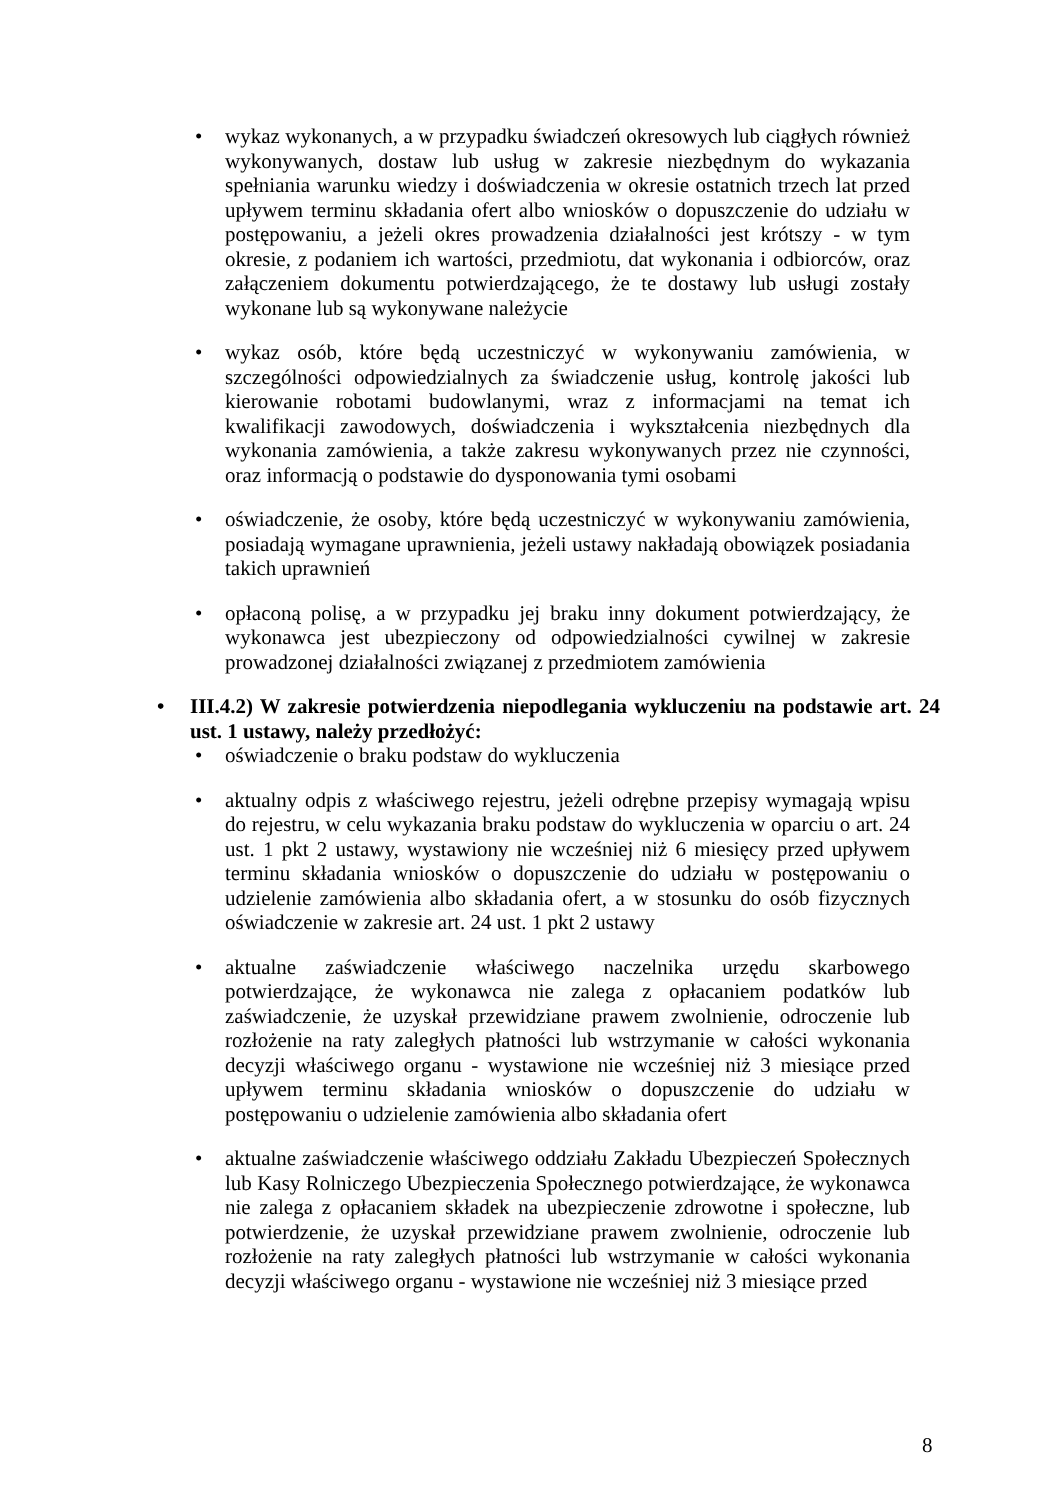• wykaz wykonanych, a w przypadku świadczeń okresowych lub ciągłych również wykonywanych, dostaw lub usług w zakresie niezbędnym do wykazania spełniania warunku wiedzy i doświadczenia w okresie ostatnich trzech lat przed upływem terminu składania ofert albo wniosków o dopuszczenie do udziału w postępowaniu, a jeżeli okres prowadzenia działalności jest krótszy - w tym okresie, z podaniem ich wartości, przedmiotu, dat wykonania i odbiorców, oraz załączeniem dokumentu potwierdzającego, że te dostawy lub usługi zostały wykonane lub są wykonywane należycie
• wykaz osób, które będą uczestniczyć w wykonywaniu zamówienia, w szczególności odpowiedzialnych za świadczenie usług, kontrolę jakości lub kierowanie robotami budowlanymi, wraz z informacjami na temat ich kwalifikacji zawodowych, doświadczenia i wykształcenia niezbędnych dla wykonania zamówienia, a także zakresu wykonywanych przez nie czynności, oraz informacją o podstawie do dysponowania tymi osobami
• oświadczenie, że osoby, które będą uczestniczyć w wykonywaniu zamówienia, posiadają wymagane uprawnienia, jeżeli ustawy nakładają obowiązek posiadania takich uprawnień
• opłaconą polisę, a w przypadku jej braku inny dokument potwierdzający, że wykonawca jest ubezpieczony od odpowiedzialności cywilnej w zakresie prowadzonej działalności związanej z przedmiotem zamówienia
• III.4.2) W zakresie potwierdzenia niepodlegania wykluczeniu na podstawie art. 24 ust. 1 ustawy, należy przedłożyć:
• oświadczenie o braku podstaw do wykluczenia
• aktualny odpis z właściwego rejestru, jeżeli odrębne przepisy wymagają wpisu do rejestru, w celu wykazania braku podstaw do wykluczenia w oparciu o art. 24 ust. 1 pkt 2 ustawy, wystawiony nie wcześniej niż 6 miesięcy przed upływem terminu składania wniosków o dopuszczenie do udziału w postępowaniu o udzielenie zamówienia albo składania ofert, a w stosunku do osób fizycznych oświadczenie w zakresie art. 24 ust. 1 pkt 2 ustawy
• aktualne zaświadczenie właściwego naczelnika urzędu skarbowego potwierdzające, że wykonawca nie zalega z opłacaniem podatków lub zaświadczenie, że uzyskał przewidziane prawem zwolnienie, odroczenie lub rozłożenie na raty zaległych płatności lub wstrzymanie w całości wykonania decyzji właściwego organu - wystawione nie wcześniej niż 3 miesiące przed upływem terminu składania wniosków o dopuszczenie do udziału w postępowaniu o udzielenie zamówienia albo składania ofert
• aktualne zaświadczenie właściwego oddziału Zakładu Ubezpieczeń Społecznych lub Kasy Rolniczego Ubezpieczenia Społecznego potwierdzające, że wykonawca nie zalega z opłacaniem składek na ubezpieczenie zdrowotne i społeczne, lub potwierdzenie, że uzyskał przewidziane prawem zwolnienie, odroczenie lub rozłożenie na raty zaległych płatności lub wstrzymanie w całości wykonania decyzji właściwego organu - wystawione nie wcześniej niż 3 miesiące przed
8